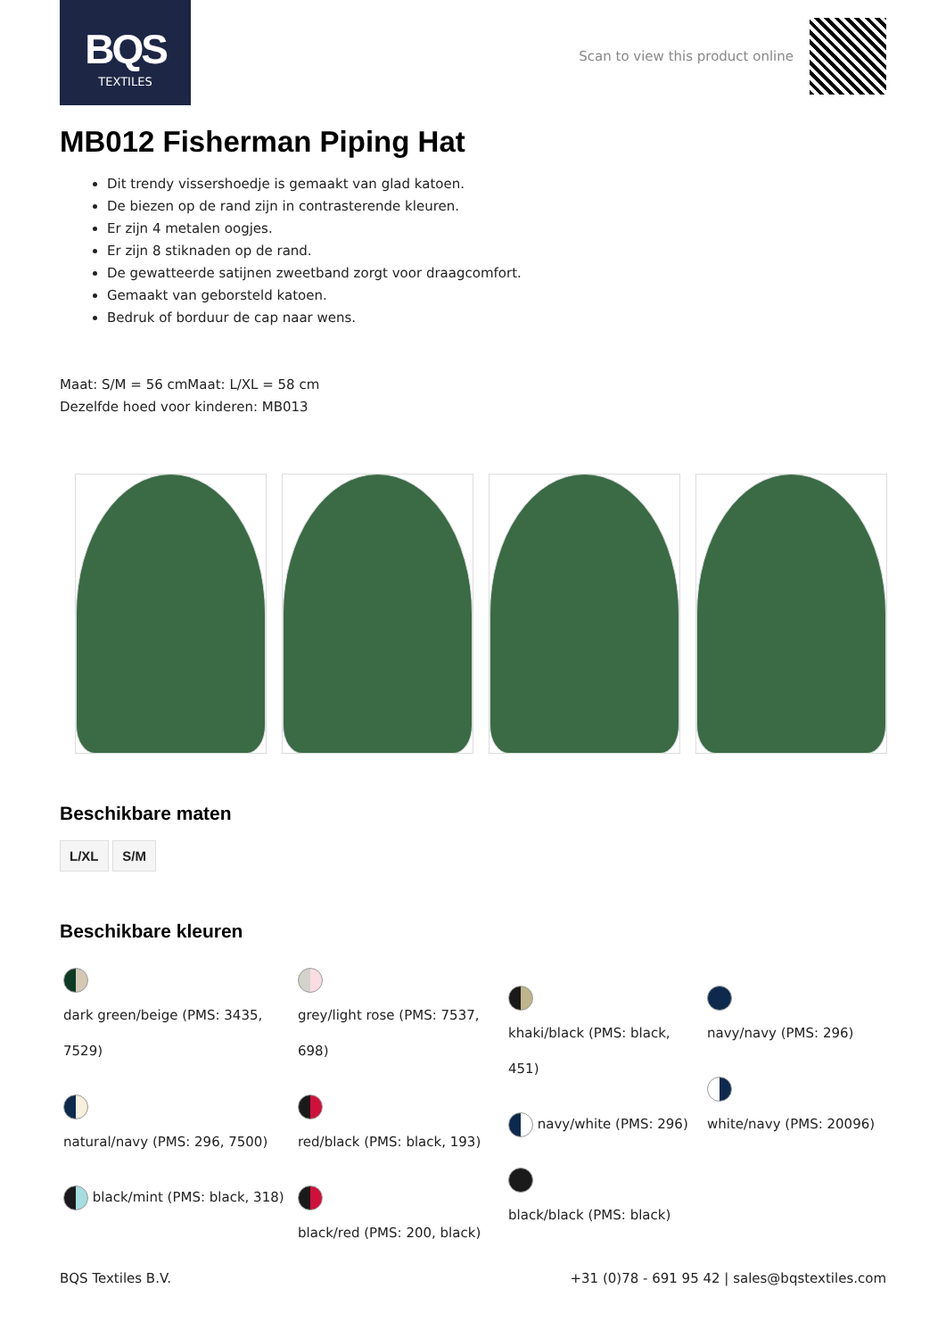BQS
TEXTILES
Scan to view this product online
MB012 Fisherman Piping Hat
Dit trendy vissershoedje is gemaakt van glad katoen.
De biezen op de rand zijn in contrasterende kleuren.
Er zijn 4 metalen oogjes.
Er zijn 8 stiknaden op de rand.
De gewatteerde satijnen zweetband zorgt voor draagcomfort.
Gemaakt van geborsteld katoen.
Bedruk of borduur de cap naar wens.
Maat: S/M = 56 cmMaat: L/XL = 58 cm
Dezelfde hoed voor kinderen: MB013
Beschikbare maten
L/XL S/M
Beschikbare kleuren
dark green/beige (PMS: 3435, 7529)
natural/navy (PMS: 296, 7500)
black/mint (PMS: black, 318)
grey/light rose (PMS: 7537, 698)
red/black (PMS: black, 193)
black/red (PMS: 200, black)
khaki/black (PMS: black, 451)
navy/white (PMS: 296)
black/black (PMS: black)
navy/navy (PMS: 296)
white/navy (PMS: 20096)
BQS Textiles B.V. +31 (0)78 - 691 95 42 | sales@bqstextiles.com